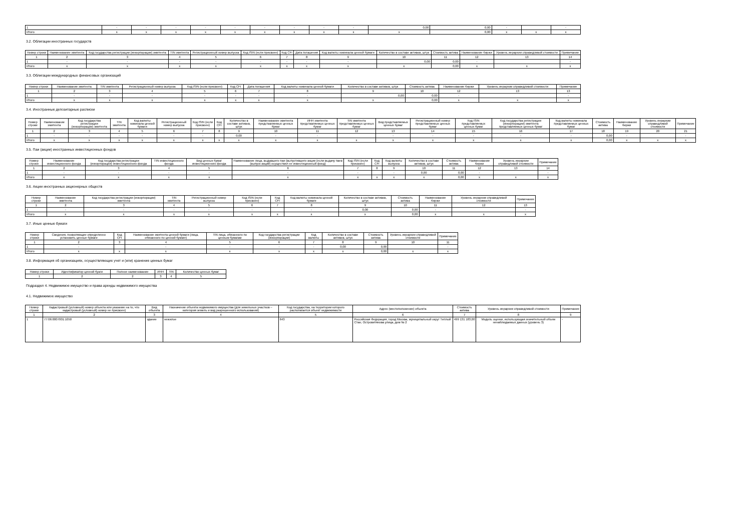| 1 | - | - | - | - | - | - | - | - | - | 0,00 | 0,00 | - | | - |
| Итого | x | x | x | x | x | x | x | x | x | x | 0,00 | x | x | x |
3.2. Облигации иностранных государств
| Номер строки | Наименование эмитента | Код государства регистрации (инкорпорации) эмитента | TIN эмитента | Регистрационный номер выпуска | Код ISIN (если присвоен) | Код CFI | Дата погашения | Код валюты номинала ценной бумаги | Количество в составе активов, штук | Стоимость актива | Наименование биржи | Уровень иерархии справедливой стоимости | Примечание |
| --- | --- | --- | --- | --- | --- | --- | --- | --- | --- | --- | --- | --- | --- |
| 1 | 2 | 3 | 4 | 5 | 6 | 7 | 8 | 9 | 10 | 11 | 12 | 13 | 14 |
| 1 | - | - | - | - | - | - | - | - | 0,00 | 0,00 | - | | - |
| Итого | x | x | x | x | x | x | x | x | x | 0,00 | x | x | x |
3.3. Облигации международных финансовых организаций
| Номер строки | Наименование эмитента | TIN эмитента | Регистрационный номер выпуска | Код ISIN (если присвоен) | Код CFI | Дата погашения | Код валюты номинала ценной бумаги | Количество в составе активов, штук | Стоимость актива | Наименование биржи | Уровень иерархии справедливой стоимости | Примечание |
| --- | --- | --- | --- | --- | --- | --- | --- | --- | --- | --- | --- | --- |
| 1 | 2 | 3 | 4 | 5 | 6 | 7 | 8 | 9 | 10 | 12 | 13 | 13 |
| 1 | - | - | - | - | - | - | - | 0,00 | 0,00 | - | | - |
| Итого | x | x | x | x | x | x | x | x | 0,00 | x | x | x |
3.4. Иностранные депозитарные расписки
| Номер строки | Наименование эмитента | Код государства регистрации (инкорпорации) эмитента | TIN эмитента | Код валюты номинала ценной бумаги | Регистрационный номер выпуска | Код ISIN (если присвоен) | Код CFI | Количество в составе активов, штук | Наименование эмитента представляемых ценных бумаг | ИНН эмитента представляемых ценных бумаг | TIN эмитента представляемых ценных бумаг | Вид представляемых ценных бумаг | Регистрационный номер представляемых ценных бумаг | Код ISIN представляемых ценных бумаг | Код государства регистрации (инкорпорации) эмитента представляемых ценных бумаг | Код валюты номинала представляемых ценных бумаг | Стоимость актива | Наименование биржи | Уровень иерархии справедливой стоимости | Примечание |
| --- | --- | --- | --- | --- | --- | --- | --- | --- | --- | --- | --- | --- | --- | --- | --- | --- | --- | --- | --- | --- |
| 1 | 2 | 3 | 4 | 5 | 6 | 7 | 8 | 9 | 10 | 11 | 12 | 13 | 14 | 15 | 16 | 17 | 18 | 19 | 20 | 21 |
| 1 | - | - | - | - | - | - | | 0,00 | - | - | | - | - | - | - | - | 0,00 | - | | - |
| Итого | x | x | x | x | x | x | x | x | x | x | x | x | x | x | x | x | 0,00 | x | x | x |
3.5. Паи (акции) иностранных инвестиционных фондов
| Номер строки | Наименование инвестиционного фонда | Код государства регистрации (инкорпорации) инвестиционного фонда | TIN инвестиционного фонда | Вид ценных бумаг инвестиционного фонда | Наименование лица, выдавшего паи (выпустившего акции (если выдачу паев (выпуск акций) осуществил не инвестиционный фонд) | Код ISIN (если присвоен) | Код CFI | Код валюты выпуска | Количество в составе активов, штук | Стоимость актива | Наименование биржи | Уровень иерархии справедливой стоимости | Примечание |
| --- | --- | --- | --- | --- | --- | --- | --- | --- | --- | --- | --- | --- | --- |
| 1 | 2 | 3 | 4 | 5 | 6 | 7 | 8 | 9 | 10 | 11 | 12 | 13 | 14 |
| 1 | - | - | - | - | - | - | | - | 0,00 | 0,00 | - | | - |
| Итого | x | x | x | x | x | x | x | x | x | 0,00 | x | x | x |
3.6. Акции иностранных акционерных обществ
| Номер строки | Наименование эмитента | Код государства регистрации (инкорпорации) эмитента | TIN эмитента | Регистрационный номер выпуска | Код ISIN (если присвоен) | Код CFI | Код валюты номинала ценной бумаги | Количество в составе активов, штук | Стоимость актива | Наименование биржи | Уровень иерархии справедливой стоимости | Примечание |
| --- | --- | --- | --- | --- | --- | --- | --- | --- | --- | --- | --- | --- |
| 1 | 2 | 3 | 4 | 5 | 6 | 7 | 8 | 9 | 10 | 11 | 12 | 13 |
| 1 | - | - | - | - | - | | - | 0,00 | 0,00 | - | | - |
| Итого | x | x | x | x | x | x | x | x | 0,00 | x | x | x |
3.7. Иные ценные бумаги
| Номер строки | Сведения, позволяющие определенно установить ценные бумаги | Код CFI | Наименование эмитента ценной бумаги (лица, обязанного по ценной бумаге) | TIN лица, обязанного по ценным бумагам | Код государства регистрации (инкорпорации) | Код валюты | Количество в составе активов, штук | Стоимость актива | Уровень иерархии справедливой стоимости | Примечание |
| --- | --- | --- | --- | --- | --- | --- | --- | --- | --- | --- |
| 1 | 2 | 3 | 4 | 5 | 6 | 7 | 8 | 9 | 10 | 11 |
| 1 | - | | - | - | - | - | 0,00 | 0,00 | | - |
| Итого | x | x | x | x | x | x | x | 0,00 | x | x |
3.8. Информация об организациях, осуществляющих учет и (или) хранение ценных бумаг
| Номер строки | Идентификатор ценной буаги | Полное наименование | ИНН | TIN | Количество ценных бумаг |
| --- | --- | --- | --- | --- | --- |
| 1 | 2 | 2 | 3 | 4 | 5 |
Подраздел 4. Недвижимое имущество и права аренды недвижимого имущества
4.1. Недвижимое имущество
| Номер строки | Кадастровый (условный) номер объекта или указание на то, что кадастровый (условный) номер не присвоен) | Вид объекта | Назначение объекта недвижимого имущества (для земельных участков – категория земель и вид разрешенного использования) | Код государства, на территории которого располагается объект недвижимости | Адрес (местоположение) объекта | Стоимость актива | Уровень иерархии справедливой стоимости | Примечание |
| --- | --- | --- | --- | --- | --- | --- | --- | --- |
| 1 | 2 | 3 | 4 | 5 | 6 | 7 | 8 | 9 |
| 1 | 77:06:0007001:1050 | здание | нежилое | 643 | Российская Федерация, город Москва, муниципальный округ Теплый Стан, Островитянова улица, дом № 2 | 499 131 183,00 | Модель оценки, использующая значительный объем ненаблюдаемых данных (уровень 3) | - |